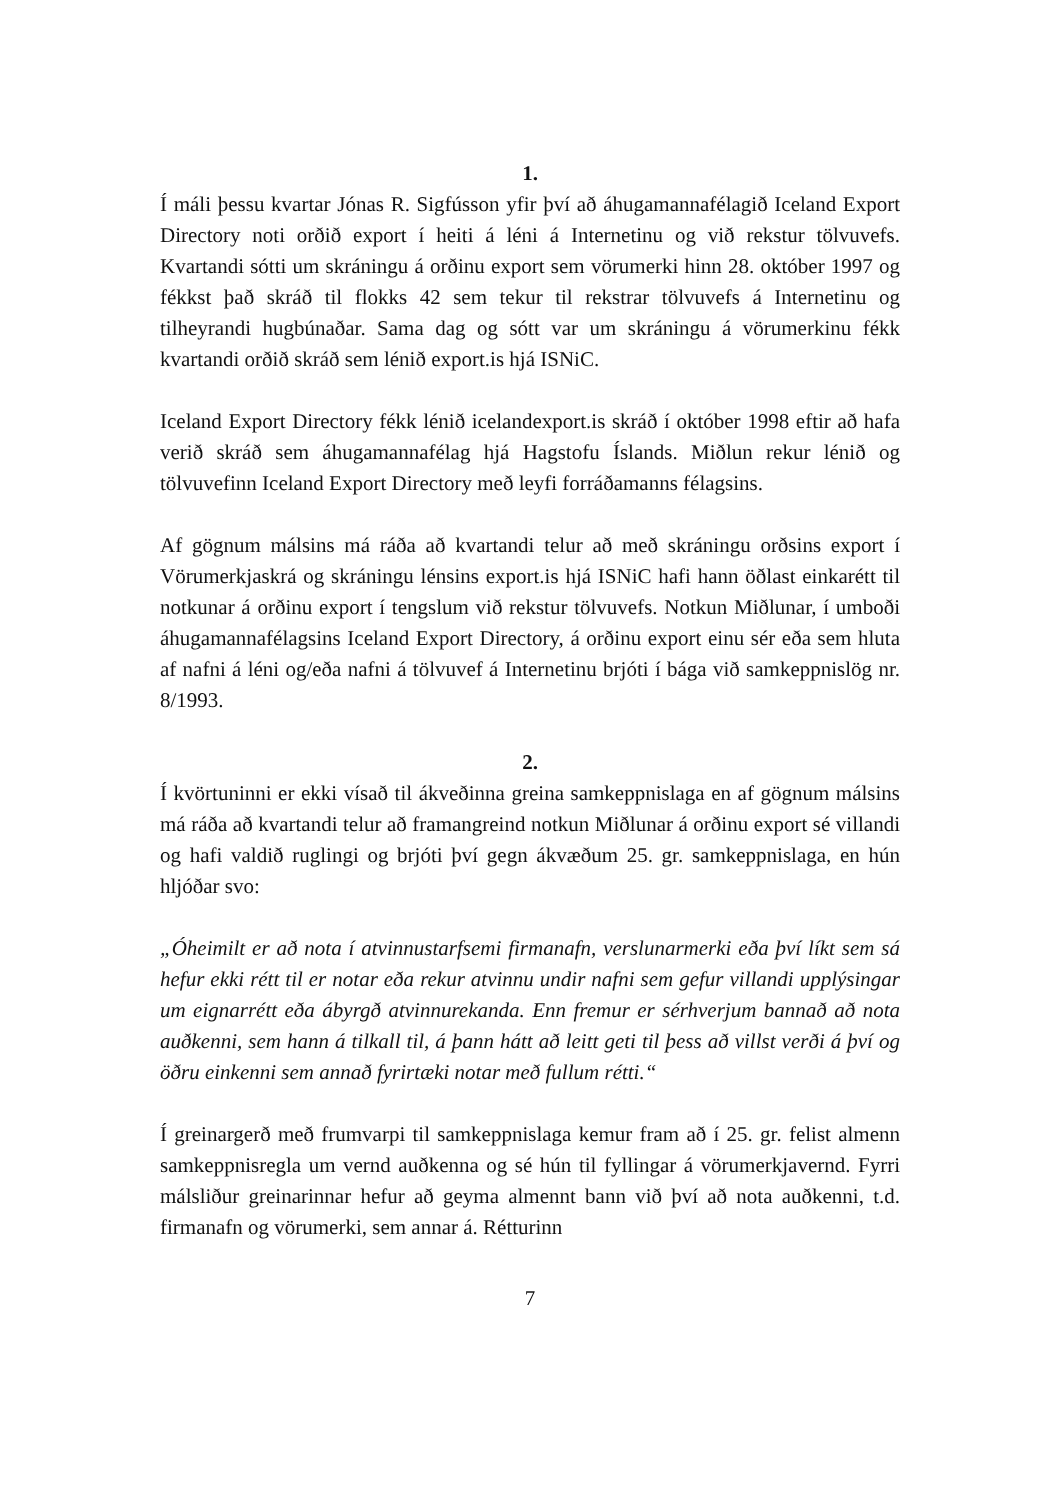1.
Í máli þessu kvartar Jónas R. Sigfússon yfir því að áhugamannafélagið Iceland Export Directory noti orðið export í heiti á léni á Internetinu og við rekstur tölvuvefs. Kvartandi sótti um skráningu á orðinu export sem vörumerki hinn 28. október 1997 og fékkst það skráð til flokks 42 sem tekur til rekstrar tölvuvefs á Internetinu og tilheyrandi hugbúnaðar. Sama dag og sótt var um skráningu á vörumerkinu fékk kvartandi orðið skráð sem lénið export.is hjá ISNiC.
Iceland Export Directory fékk lénið icelandexport.is skráð í október 1998 eftir að hafa verið skráð sem áhugamannafélag hjá Hagstofu Íslands. Miðlun rekur lénið og tölvuvefinn Iceland Export Directory með leyfi forráðamanns félagsins.
Af gögnum málsins má ráða að kvartandi telur að með skráningu orðsins export í Vörumerkjaskrá og skráningu lénsins export.is hjá ISNiC hafi hann öðlast einkarétt til notkunar á orðinu export í tengslum við rekstur tölvuvefs. Notkun Miðlunar, í umboði áhugamannafélagsins Iceland Export Directory, á orðinu export einu sér eða sem hluta af nafni á léni og/eða nafni á tölvuvef á Internetinu brjóti í bága við samkeppnislög nr. 8/1993.
2.
Í kvörtuninni er ekki vísað til ákveðinna greina samkeppnislaga en af gögnum málsins má ráða að kvartandi telur að framangreind notkun Miðlunar á orðinu export sé villandi og hafi valdið ruglingi og brjóti því gegn ákvæðum 25. gr. samkeppnislaga, en hún hljóðar svo:
„Óheimilt er að nota í atvinnustarfsemi firmanafn, verslunarmerki eða því líkt sem sá hefur ekki rétt til er notar eða rekur atvinnu undir nafni sem gefur villandi upplýsingar um eignarrétt eða ábyrgð atvinnurekanda. Enn fremur er sérhverjum bannað að nota auðkenni, sem hann á tilkall til, á þann hátt að leitt geti til þess að villst verði á því og öðru einkenni sem annað fyrirtæki notar með fullum rétti.“
Í greinargerð með frumvarpi til samkeppnislaga kemur fram að í 25. gr. felist almenn samkeppnisregla um vernd auðkenna og sé hún til fyllingar á vörumerkjavernd. Fyrri málsliður greinarinnar hefur að geyma almennt bann við því að nota auðkenni, t.d. firmanafn og vörumerki, sem annar á. Rétturinn
7